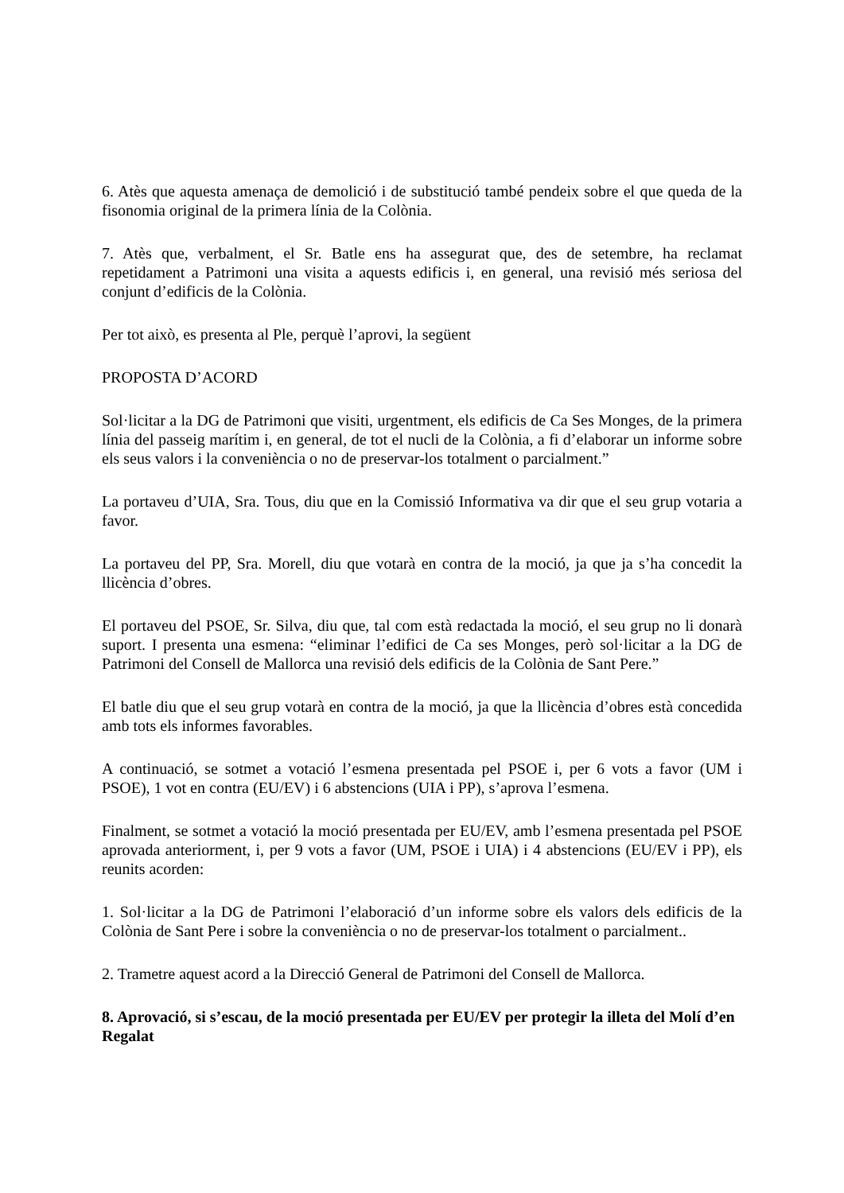6. Atès que aquesta amenaça de demolició i de substitució també pendeix sobre el que queda de la fisonomia original de la primera línia de la Colònia.
7. Atès que, verbalment, el Sr. Batle ens ha assegurat que, des de setembre, ha reclamat repetidament a Patrimoni una visita a aquests edificis i, en general, una revisió més seriosa del conjunt d’edificis de la Colònia.
Per tot això, es presenta al Ple, perquè l’aprovi, la següent
PROPOSTA D’ACORD
Sol·licitar a la DG de Patrimoni que visiti, urgentment, els edificis de Ca Ses Monges, de la primera línia del passeig marítim i, en general, de tot el nucli de la Colònia, a fi d’elaborar un informe sobre els seus valors i la conveniència o no de preservar-los totalment o parcialment.”
La portaveu d’UIA, Sra. Tous, diu que en la Comissió Informativa va dir que el seu grup votaria a favor.
La portaveu del PP, Sra. Morell, diu que votarà en contra de la moció, ja que ja s’ha concedit la llicència d’obres.
El portaveu del PSOE, Sr. Silva, diu que, tal com està redactada la moció, el seu grup no li donarà suport. I presenta una esmena: “eliminar l’edifici de Ca ses Monges, però sol·licitar a la DG de Patrimoni del Consell de Mallorca una revisió dels edificis de la Colònia de Sant Pere.”
El batle diu que el seu grup votarà en contra de la moció, ja que la llicència d’obres està concedida amb tots els informes favorables.
A continuació, se sotmet a votació l’esmena presentada pel PSOE i, per 6 vots a favor (UM i PSOE), 1 vot en contra (EU/EV) i 6 abstencions (UIA i PP), s’aprova l’esmena.
Finalment, se sotmet a votació la moció presentada per EU/EV, amb l’esmena presentada pel PSOE aprovada anteriorment, i, per 9 vots a favor (UM, PSOE i UIA) i 4 abstencions (EU/EV i PP), els reunits acorden:
1. Sol·licitar a la DG de Patrimoni l’elaboració d’un informe sobre els valors dels edificis de la Colònia de Sant Pere i sobre la conveniència o no de preservar-los totalment o parcialment..
2. Trametre aquest acord a la Direcció General de Patrimoni del Consell de Mallorca.
8. Aprovació, si s’escau, de la moció presentada per EU/EV per protegir la illeta del Molí d’en Regalat